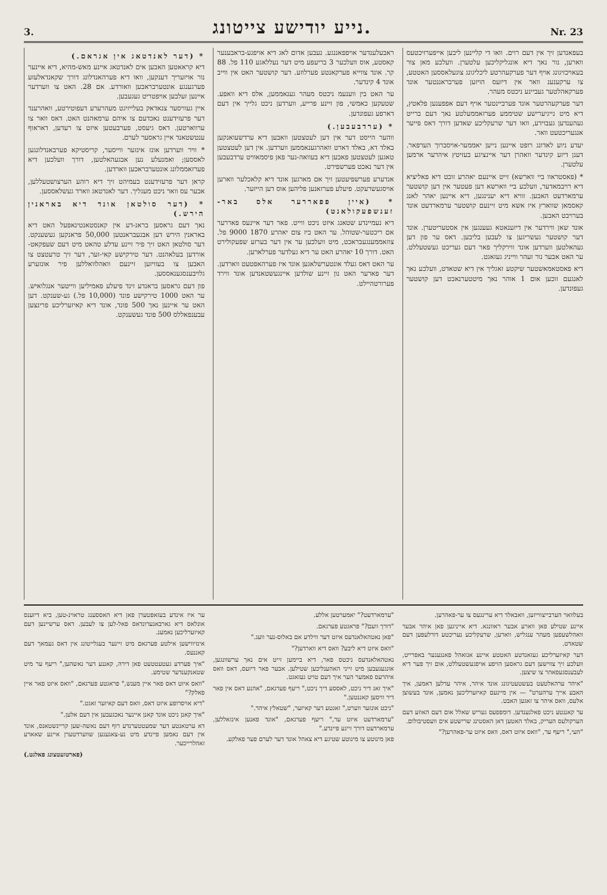3. נייע יודישע צייטונג. Nr. 23
בעפאנדען זיך אין דעם רוים. וואו די קליינען ליבען אייפערזיכטעס ווארען, נור נאך דיא אונגליקליכען עלטערן. וועלכע מאן צור בעאויכזיגונג אויף דער פערקעהרטע ליכליגונג צוגעלאססען האטטע, צו ערקענענ וואר אין דיזעס הויזען פערבראננטער אונד פערקאהלטער געביינע ניכטס מעהר.
דער פערקעהרטער אונד פערביינטער אויף דעם אפפענען פלאטץ, דיא מיט נייגיערישע שטיממע פערזאממעלטע נאך דעם ברייט געהענדען געבוידע, וואו דער שרעקליכע שאדען דורך דאס פייער אנגעריכטעט וואר.
יעדע ניוע לאדונג רופט איינען נייען יאממער-אויסברוך הערפאר. דענן דיזע קינדער וואהרן דער איינציגע בעזיטץ איהרער ארמען עלטערן.
* (פאסטראוו ביי ווארשא) זייט איינעם יאהרע זוכט דיא פאליציא דיא רויבמאדער, וועלכע ביי ווארשא דען פעטער אין דען קושטער ערמארדעט האבען. זוויא דיא יענינגען, דיא איינען יאהר לאנג קאסמאן שווארץ איז אשא מיט זיינעם קושטער ערמארדעט אונד בערויבט האבען.
אונד שאן ווירדער אין דיזענאטא געענגען אין אסטעריטערן. אונד דער קושטער געשריגען צו לעבען בליבען. דאס ער פון דען געהאלטען ווערדען אונד ווירקליך פאר דעם געריכט געשטעללט. ער האט אבער נור זעהר ווייניג געזאגט.
דיא פאסטאמאשטער שיקטע זאגליך אין דיא שטאדט, וועלכע נאך לאנגעם זוכען אום 1 אוהר נאך מיטטערנאכט דען קושטער געפונדען.
ראבעלענדער אויפפאננגע. נעבען אדום לאג דיא אויפגע-בראבענער קאסטע, אוס וועלכער 3 בריעפע מיט דער נעללאגע 110 פל. 88 קר. אונד צווייא פערקאנטע פערלוזע. דער קושטער האט אין ווייב אונד 4 קינדער.
ער האט בין ווענעמ ניכטס מעהר גענאממען, אלס דיא וואפע. שטעקען כאמשי, פון זיינע פרייע, ווערדען ניכט גלייך אין דעם דארפע געפונדען.
* (ערדבעבען.)
ווהער הייסט דער אין דען לעטצטען וואבען דיא ערדשעואנקען באלד דא, באלד דארט וואהרגענאממען ווערדען. אין דען לעטצטען טאגען לעטצטען פאבען דיא בעוואה-נער פאן פיסמאוויט ערדבעבען אין דער נאכט פערשפירט.
אנדערע פערשפיעטען זיך אם מארגען אונד דיא קלאכלער ווארען אויסגעשרעקט. פיעלע פערזאנען פליהען אוס דען הייזער.
* (איין פפאררער אלס באר-זענשפעקולאנט)
דיא נעמיינדע שטאנג איזט ניכט ווייט. פאר דער איינעס פאררער אם ריכטער-שטוהל. ער האט ביז צום יאהרע 1870 9000 פל. צוזאממענגעבראכט, מיט וועלכען ער אין דער בערזע שפעקולירט האט. דורך 10 יאהרע האט ער דיא געלדער פערלארען.
ער האט דאס געלד אונטערשלאגען אונד איז פערהאפטעט ווארדען. דער פארער האט נון זיינע שולדען איינגעשטאנדען אונד ווירד פערורטהיילט.
* (דער לאנדטאג אין אגראם.)
דיא קראאטען האבען אים לאנדטאג איינע מאש-מהיא, דיא איינער נור אויזעריך דענקען, וואו דיא פערהאנדלונג דורך שקאנדאלעזע פערגענגע אונטערבראבען וואורדע. אם 28. האט צו ווערדער איינען זעלבען אויפטריט געגעבען.
איין געוויסער צנאדאק בעלייזיגט מעהרערע דעפוטירטע, וואהרענד דער פרעזידענט נאכדעם צו איהם ערמאהנט האט. דאס וואר צו ערווארטען. דאס גיעסט, פערבעטען איזט צו רעדען, דאראוף ענטשטאנד איין גראסער לערם.
* וויר ווערדען אונז אינזער ווייסער, קריסטיקא פערבאנדלונגען לאססען; ואמנעלע נען אבגעהאלטען, דורך וועלכען דיא פערזאממלונג אונטערבראכען ווארדען.
קראן דער פרעזידענט בעמיהט זיך דיא רוהע הערצושטעללען, אבער עס וואר ניכט מעגליך. דער לאנדטאג ווארד געשלאססען.
* (דער סולטאן אונד דיא באראנין הירש.)
נאך דעם גראסען בראנ-דע אין קאנסטאנטינאפעל האט דיא באראנין הירש דען אבגעבראנטען 50,000 פראנקען געשענקט. דער סולטאן האט זיך פיר זיינע עדלע טהאט מיט דעם שעפקאט-אורדען בעלאהנט. דער טירקישע קאי-זער, דער זיך טרעטצט צו האבען צו בעוויזען זיינעם וואהלוואללען פיר אונזערע גלויבענסגענאססען.
פון דעם גראסען בראנדע זינד פיעלע פאמיליען ווייטער אנגלואיש. ער האט 1000 טירקישע פונד (10,000 פל.) גע-שענקט. דען האט ער איינען נאך 500 פונד, אונד דיא קאיזערליכע פרינצען עבענפאללס 500 פונד געשענקט.
בעלוואר הערבייצווייזען, וואבאלד דיא ערינגעס צו ער-פאהרען.
איינע שטילע פאן ווארע אבער ראוונגא. דיא אייניגען פאן איהר אבער וואהלשעפען מעהר ענגליש, ווארען, שרעקליכע נעריכטע דורלעפען דעם שטאדט.
דער קאיזערליכע געזאנדטע האטטע איינע אנזאהל פאנגענער באפרייט, וועלכע זיך צווישען דעם גראסען הויפע אויפגעשטעללט, אום זיך פער דיא לעבענסגעפאהר צו שיצען.
"איהר ערהאלטעט בעשטעטיגונג אונד איהר, איהר עדלען דאמען, איך האבע אייך ערהערט" — אין מיינעם קאיזערליכען נאמען, אונד בעשוצן אלעס, וואס איהר צו זאגען האבט.
ער קאננטע ניכט פאלגענדען. דומפפעס געריש שאלל אום דעם האוזע דעם הערקולעס העריק, באלד האטען דאן האסטינג שרישטע אים וועסטיבולום.
"העי," ריעף ער, "וואס איזט דאס, וואס איזט ער-פאהרען?"
"ערמארדעט?" יאמערטען אללע.
"דורך וועם?" פראגטע פערגאם.
"פאן נאטהאלאנדעס איזט דער ווילדע אם באלוס-נער וועג."
"וואס איזט דיא ליבע? וואס דיא ווארדען?"
נאטהאלאנדעס ניכטס פאר, דיא ביימען זייט אים נאך ערשוונגען, אונגעגעבען מיט זייני האהענליכען שטילען. אבער פאר דיזעס, דאס וואס איהרעס פאמער הער איך דעם טויט געזאגט.
"איך זאג דיר ניכט, לאססע דיך ניכט," ריעף פערגאם, "אהנע דאס אין פאר דיר וויסען קאננטען."
"ניכט אונזער ווערט," זאגטע דער קאיזער, "שטאלץ איהר."
"ערמארדעט איזט ער," ריעף פערגאם, "אונד פאנען אינזאללען, ערמארדעט דורך זיינע פיינדע."
פאן מינוטע צו מינוטע שטיגע דיא צאהל אונד דער לערם פער פאלקע.
ער איז אינדע בעזאפטערן פאן דיא האססענג טראוינ-טען, ביא דיזענס אונלאס דיא גארבאנערונדאס פאל-לען צו לעבען. דאס ערשיינען דעם קאיזערליכען נאמענ.
אינזיווישען אילטע פערגאם מיט זיינער בעגלייטונג אין דאס געמאך דעם קאננעס.
"איך פערדע געטעטטעט פאן דירה, קאננע דער נאשהען," ריעף ער מיט שטאנקענדער שטימע.
"וואס איזט דאס פאר איין מענש," פראגטע פערגאם, "וואס איזט פאר איין פאלק?"
"דיא אויסרופע איזט דאס, וואס דעם קאיזער זאגט."
"איך קאנן ניכט אונד קאנן איינער נאכגעבען אין דעם אלען."
דא ערטאנטע דער שמעטטערנדע רוף דעם נאשה-שען קריינשטאנס, אונד אין דעם נאמען פיינדע מיט נע-צאגענען שווערדטערן איינע שאארע זאהלרייכער.
(פארטזעטצונג פאלגט.)